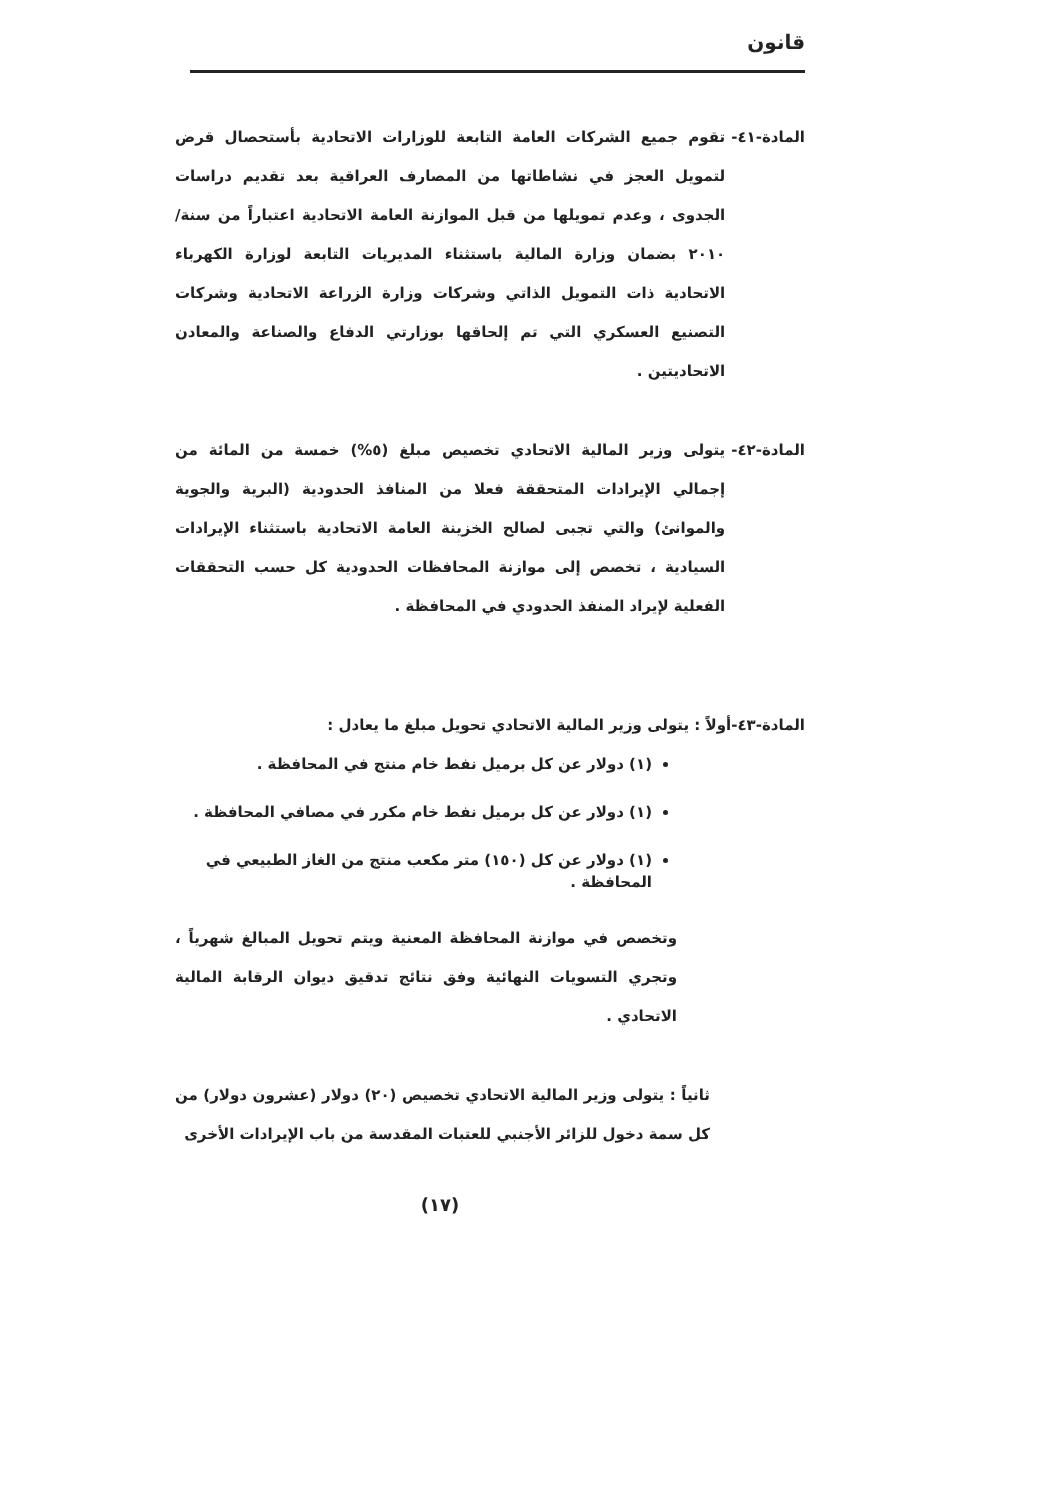قانون
المادة-٤١- تقوم جميع الشركات العامة التابعة للوزارات الاتحادية بأستحصال قرض لتمويل العجز في نشاطاتها من المصارف العراقية بعد تقديم دراسات الجدوى ، وعدم تمويلها من قبل الموازنة العامة الاتحادية اعتباراً من سنة/٢٠١٠ بضمان وزارة المالية باستثناء المديريات التابعة لوزارة الكهرباء الاتحادية ذات التمويل الذاتي وشركات وزارة الزراعة الاتحادية وشركات التصنيع العسكري التي تم إلحاقها بوزارتي الدفاع والصناعة والمعادن الاتحاديتين .
المادة-٤٢- يتولى وزير المالية الاتحادي تخصيص مبلغ (٥%) خمسة من المائة من إجمالي الإيرادات المتحققة فعلا من المنافذ الحدودية (البرية والجوية والموانئ) والتي تجبى لصالح الخزينة العامة الاتحادية باستثناء الإيرادات السيادية ، تخصص إلى موازنة المحافظات الحدودية كل حسب التحققات الفعلية لإيراد المنفذ الحدودي في المحافظة .
المادة-٤٣-أولاً : يتولى وزير المالية الاتحادي تحويل مبلغ ما يعادل :
(١) دولار عن كل برميل نفط خام منتج في المحافظة .
(١) دولار عن كل برميل نفط خام مكرر في مصافي المحافظة .
(١) دولار عن كل (١٥٠) متر مكعب منتج من الغاز الطبيعي في المحافظة .
وتخصص في موازنة المحافظة المعنية ويتم تحويل المبالغ شهرياً ، وتجري التسويات النهائية وفق نتائج تدقيق ديوان الرقابة المالية الاتحادي .
ثانياً : يتولى وزير المالية الاتحادي تخصيص (٢٠) دولار (عشرون دولار) من كل سمة دخول للزائر الأجنبي للعتبات المقدسة من باب الإيرادات الأخرى
(١٧)